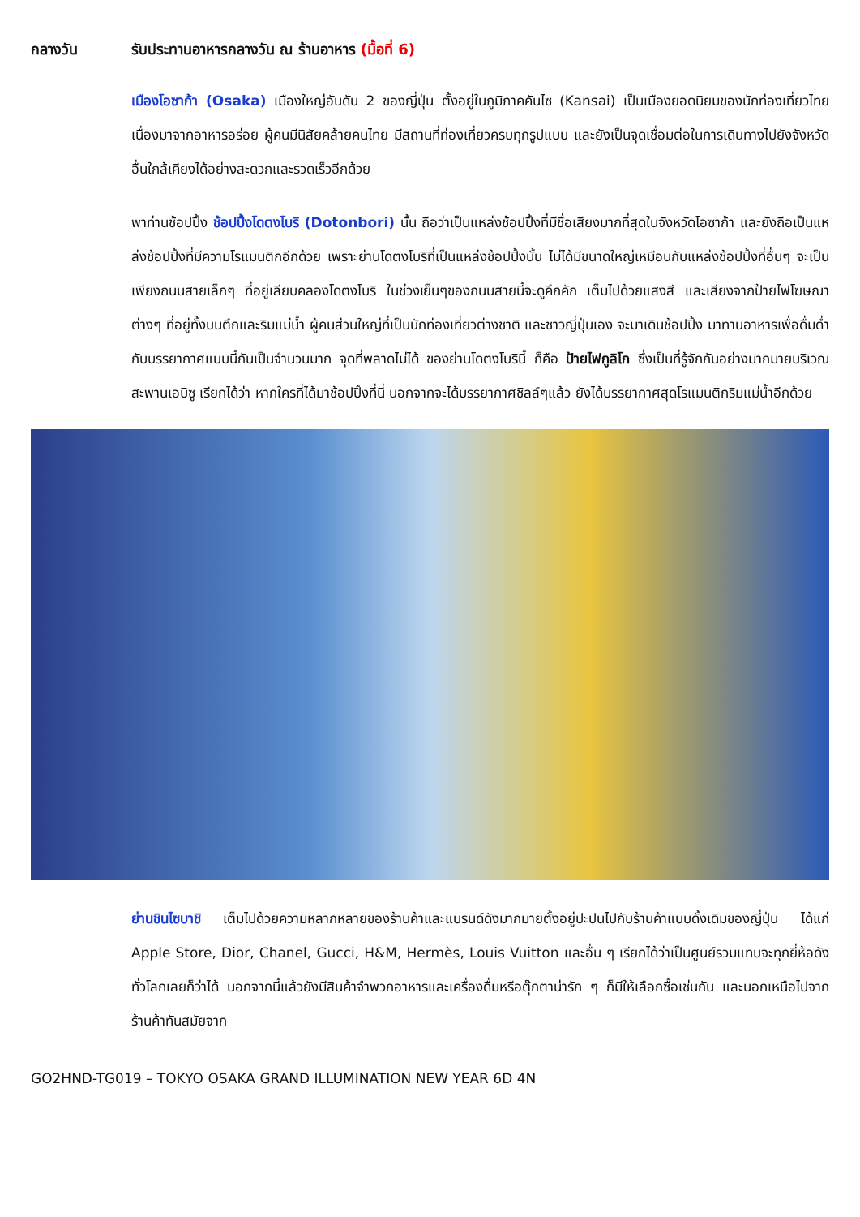กลางวัน รับประทานอาหารกลางวัน ณ ร้านอาหาร (มื้อที่ 6)
เมืองโอซาก้า (Osaka) เมืองใหญ่อันดับ 2 ของญี่ปุ่น ตั้งอยู่ในภูมิภาคคันไซ (Kansai) เป็นเมืองยอดนิยมของนักท่องเที่ยวไทยเนื่องมาจากอาหารอร่อย ผู้คนมีนิสัยคล้ายคนไทย มีสถานที่ท่องเที่ยวครบทุกรูปแบบ และยังเป็นจุดเชื่อมต่อในการเดินทางไปยังจังหวัดอื่นใกล้เคียงได้อย่างสะดวกและรวดเร็วอีกด้วย
พาท่านช้อปปิ้ง ช้อปปิ้งโดตงโบริ (Dotonbori) นั้น ถือว่าเป็นแหล่งช้อปปิ้งที่มีชื่อเสียงมากที่สุดในจังหวัดโอซาก้า และยังถือเป็นแหล่งช้อปปิ้งที่มีความโรแมนติกอีกด้วย เพราะย่านโดตงโบริที่เป็นแหล่งช้อปปิ้งนั้น ไม่ได้มีขนาดใหญ่เหมือนกับแหล่งช้อปปิ้งที่อื่นๆ จะเป็นเพียงถนนสายเล็กๆ ที่อยู่เลียบคลองโดตงโบริ ในช่วงเย็นๆของถนนสายนี้จะดูคึกคัก เต็มไปด้วยแสงสี และเสียงจากป้ายไฟโฆษณาต่างๆ ที่อยู่ทั้งบนตึกและริมแม่น้ำ ผู้คนส่วนใหญ่ที่เป็นนักท่องเที่ยวต่างชาติ และชาวญี่ปุ่นเอง จะมาเดินช้อปปิ้ง มาทานอาหารเพื่อดื่มด่ำกับบรรยากาศแบบนี้กันเป็นจำนวนมาก จุดที่พลาดไม่ได้ ของย่านโดตงโบรินี้ ก็คือ ป้ายไฟกูลิโก ซึ่งเป็นที่รู้จักกันอย่างมากมายบริเวณสะพานเอบิซู เรียกได้ว่า หากใครที่ได้มาช้อปปิ้งที่นี่ นอกจากจะได้บรรยากาศชิลล์ๆแล้ว ยังได้บรรยากาศสุดโรแมนติกริมแม่น้ำอีกด้วย
ย่านชินไซบาชิ เต็มไปด้วยความหลากหลายของร้านค้าและแบรนด์ดังมากมายตั้งอยู่ปะปนไปกับร้านค้าแบบดั้งเดิมของญี่ปุ่น ได้แก่ Apple Store, Dior, Chanel, Gucci, H&M, Hermès, Louis Vuitton และอื่น ๆ เรียกได้ว่าเป็นศูนย์รวมแทบจะทุกยี่ห้อดังทั่วโลกเลยก็ว่าได้ นอกจากนี้แล้วยังมีสินค้าจำพวกอาหารและเครื่องดื่มหรือตุ๊กตาน่ารัก ๆ ก็มีให้เลือกซื้อเช่นกัน และนอกเหนือไปจากร้านค้าทันสมัยจาก
GO2HND-TG019 – TOKYO OSAKA GRAND ILLUMINATION NEW YEAR 6D 4N